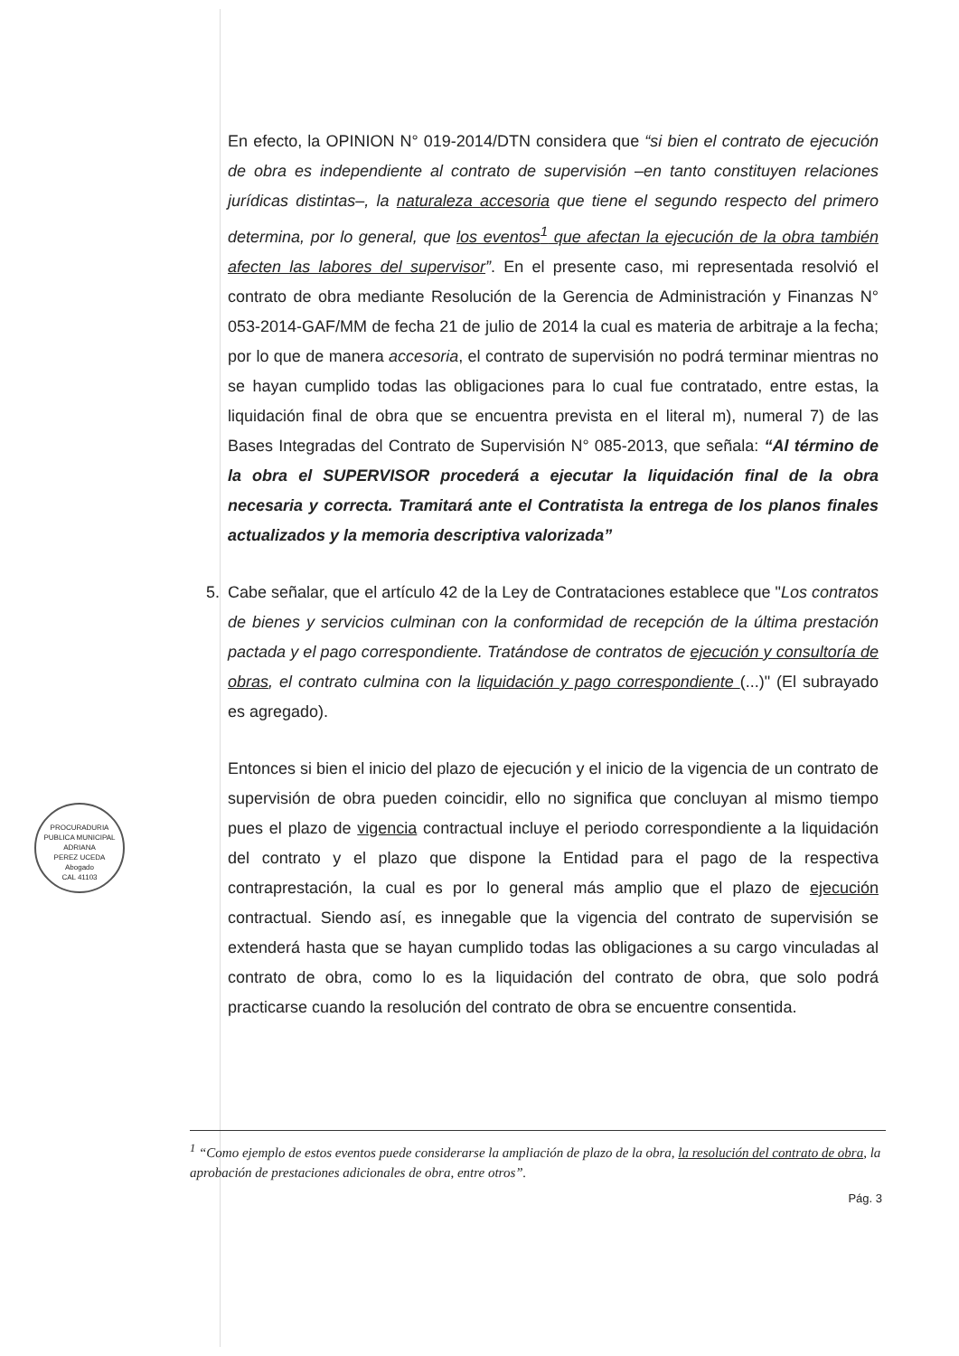En efecto, la OPINION N° 019-2014/DTN considera que “si bien el contrato de ejecución de obra es independiente al contrato de supervisión –en tanto constituyen relaciones jurídicas distintas–, la naturaleza accesoria que tiene el segundo respecto del primero determina, por lo general, que los eventos<sup>1</sup> que afectan la ejecución de la obra también afecten las labores del supervisor”. En el presente caso, mi representada resolvió el contrato de obra mediante Resolución de la Gerencia de Administración y Finanzas N° 053-2014-GAF/MM de fecha 21 de julio de 2014 la cual es materia de arbitraje a la fecha; por lo que de manera accesoria, el contrato de supervisión no podrá terminar mientras no se hayan cumplido todas las obligaciones para lo cual fue contratado, entre estas, la liquidación final de obra que se encuentra prevista en el literal m), numeral 7) de las Bases Integradas del Contrato de Supervisión N° 085-2013, que señala: “Al término de la obra el SUPERVISOR procederá a ejecutar la liquidación final de la obra necesaria y correcta. Tramitará ante el Contratista la entrega de los planos finales actualizados y la memoria descriptiva valorizada”
5. Cabe señalar, que el artículo 42 de la Ley de Contrataciones establece que "Los contratos de bienes y servicios culminan con la conformidad de recepción de la última prestación pactada y el pago correspondiente. Tratándose de contratos de ejecución y consultoría de obras, el contrato culmina con la liquidación y pago correspondiente (...)" (El subrayado es agregado).
Entonces si bien el inicio del plazo de ejecución y el inicio de la vigencia de un contrato de supervisión de obra pueden coincidir, ello no significa que concluyan al mismo tiempo pues el plazo de vigencia contractual incluye el periodo correspondiente a la liquidación del contrato y el plazo que dispone la Entidad para el pago de la respectiva contraprestación, la cual es por lo general más amplio que el plazo de ejecución contractual. Siendo así, es innegable que la vigencia del contrato de supervisión se extenderá hasta que se hayan cumplido todas las obligaciones a su cargo vinculadas al contrato de obra, como lo es la liquidación del contrato de obra, que solo podrá practicarse cuando la resolución del contrato de obra se encuentre consentida.
PROCURADURIA PUBLICA MUNICIPAL
ADRIANA
PEREZ UCEDA
Abogado
CAL 41103
<sup>1</sup> “Como ejemplo de estos eventos puede considerarse la ampliación de plazo de la obra, la resolución del contrato de obra, la aprobación de prestaciones adicionales de obra, entre otros”.
Pág. 3